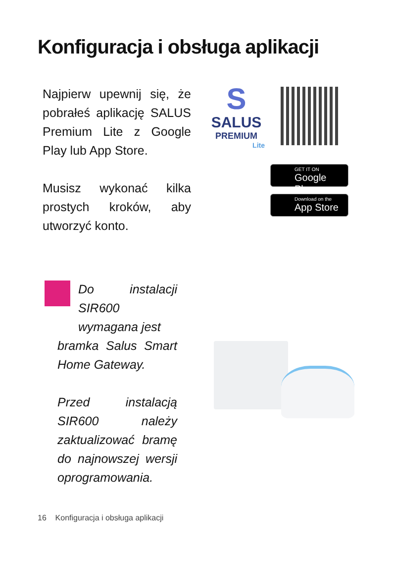Konfiguracja i obsługa aplikacji
Najpierw upewnij się, że pobrałeś aplikację SALUS Premium Lite z Google Play lub App Store.
Musisz wykonać kilka prostych kroków, aby utworzyć konto.
S
SALUS
PREMIUM
Lite
GET IT ON
Google Play
Download on the
App Store
Do instalacji SIR600 wymagana jest
bramka Salus Smart Home Gateway.
Przed instalacją SIR600 należy zaktualizować bramę do najnowszej wersji oprogramowania.
16 Konfiguracja i obsługa aplikacji